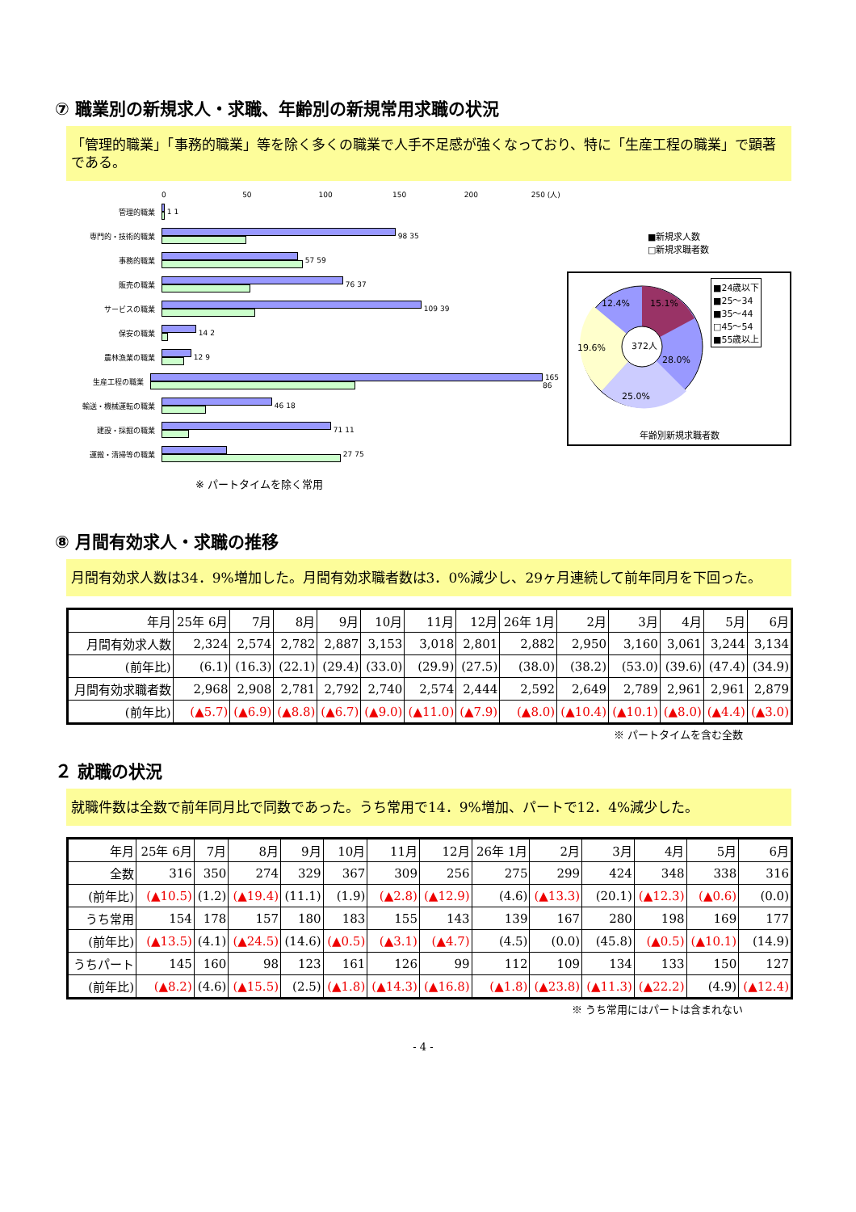⑦ 職業別の新規求人・求職、年齢別の新規常用求職の状況
「管理的職業」「事務的職業」等を除く多くの職業で人手不足感が強くなっており、特に「生産工程の職業」で顕著である。
0 50 100 150 200 250 (人)
管理的職業
1 1
専門的・技術的職業
98 35
事務的職業
57 59
販売の職業
76 37
サービスの職業
109 39
保安の職業
14 2
農林漁業の職業
12 9
生産工程の職業
165 86
輸送・機械運転の職業
46 18
建設・採掘の職業
71 11
運搬・清掃等の職業
27 75
※ パートタイムを除く常用
■新規求人数
□新規求職者数
372人
15.1%
12.4%
28.0%
25.0%
19.6%
■24歳以下
■25～34
■35～44
□45～54
■55歳以上
年齢別新規求職者数
⑧ 月間有効求人・求職の推移
月間有効求人数は34．9%増加した。月間有効求職者数は3．0%減少し、29ヶ月連続して前年同月を下回った。
| 年月 | 25年 6月 | 7月 | 8月 | 9月 | 10月 | 11月 | 12月 | 26年 1月 | 2月 | 3月 | 4月 | 5月 | 6月 |
| --- | --- | --- | --- | --- | --- | --- | --- | --- | --- | --- | --- | --- | --- |
| 月間有効求人数 | 2,324 | 2,574 | 2,782 | 2,887 | 3,153 | 3,018 | 2,801 | 2,882 | 2,950 | 3,160 | 3,061 | 3,244 | 3,134 |
| (前年比) | (6.1) | (16.3) | (22.1) | (29.4) | (33.0) | (29.9) | (27.5) | (38.0) | (38.2) | (53.0) | (39.6) | (47.4) | (34.9) |
| 月間有効求職者数 | 2,968 | 2,908 | 2,781 | 2,792 | 2,740 | 2,574 | 2,444 | 2,592 | 2,649 | 2,789 | 2,961 | 2,961 | 2,879 |
| (前年比) | (▲5.7) | (▲6.9) | (▲8.8) | (▲6.7) | (▲9.0) | (▲11.0) | (▲7.9) | (▲8.0) | (▲10.4) | (▲10.1) | (▲8.0) | (▲4.4) | (▲3.0) |
※ パートタイムを含む全数
２ 就職の状況
就職件数は全数で前年同月比で同数であった。うち常用で14．9%増加、パートで12．4%減少した。
| 年月 | 25年 6月 | 7月 | 8月 | 9月 | 10月 | 11月 | 12月 | 26年 1月 | 2月 | 3月 | 4月 | 5月 | 6月 |
| --- | --- | --- | --- | --- | --- | --- | --- | --- | --- | --- | --- | --- | --- |
| 全数 | 316 | 350 | 274 | 329 | 367 | 309 | 256 | 275 | 299 | 424 | 348 | 338 | 316 |
| (前年比) | (▲10.5) | (1.2) | (▲19.4) | (11.1) | (1.9) | (▲2.8) | (▲12.9) | (4.6) | (▲13.3) | (20.1) | (▲12.3) | (▲0.6) | (0.0) |
| うち常用 | 154 | 178 | 157 | 180 | 183 | 155 | 143 | 139 | 167 | 280 | 198 | 169 | 177 |
| (前年比) | (▲13.5) | (4.1) | (▲24.5) | (14.6) | (▲0.5) | (▲3.1) | (▲4.7) | (4.5) | (0.0) | (45.8) | (▲0.5) | (▲10.1) | (14.9) |
| うちパート | 145 | 160 | 98 | 123 | 161 | 126 | 99 | 112 | 109 | 134 | 133 | 150 | 127 |
| (前年比) | (▲8.2) | (4.6) | (▲15.5) | (2.5) | (▲1.8) | (▲14.3) | (▲16.8) | (▲1.8) | (▲23.8) | (▲11.3) | (▲22.2) | (4.9) | (▲12.4) |
※ うち常用にはパートは含まれない
- 4 -